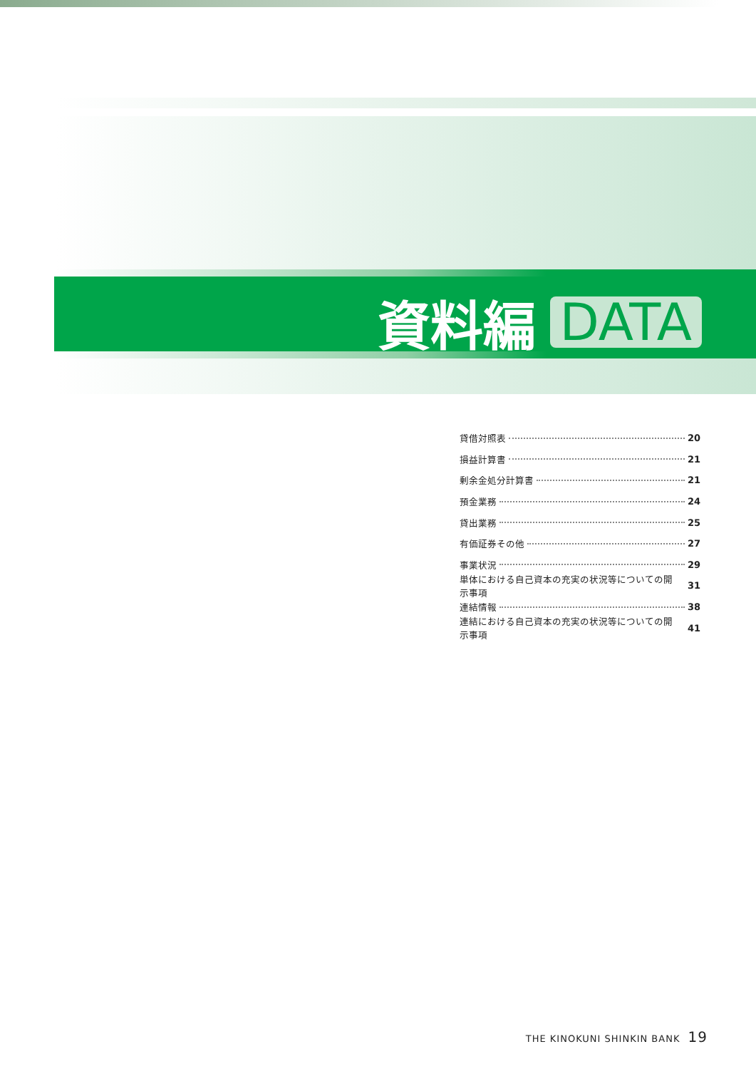資料編
DATA
貸借対照表 20
損益計算書 21
剰余金処分計算書 21
預金業務 24
貸出業務 25
有価証券その他 27
事業状況 29
単体における自己資本の充実の状況等についての開示事項 31
連結情報 38
連結における自己資本の充実の状況等についての開示事項 41
THE KINOKUNI SHINKIN BANK 19